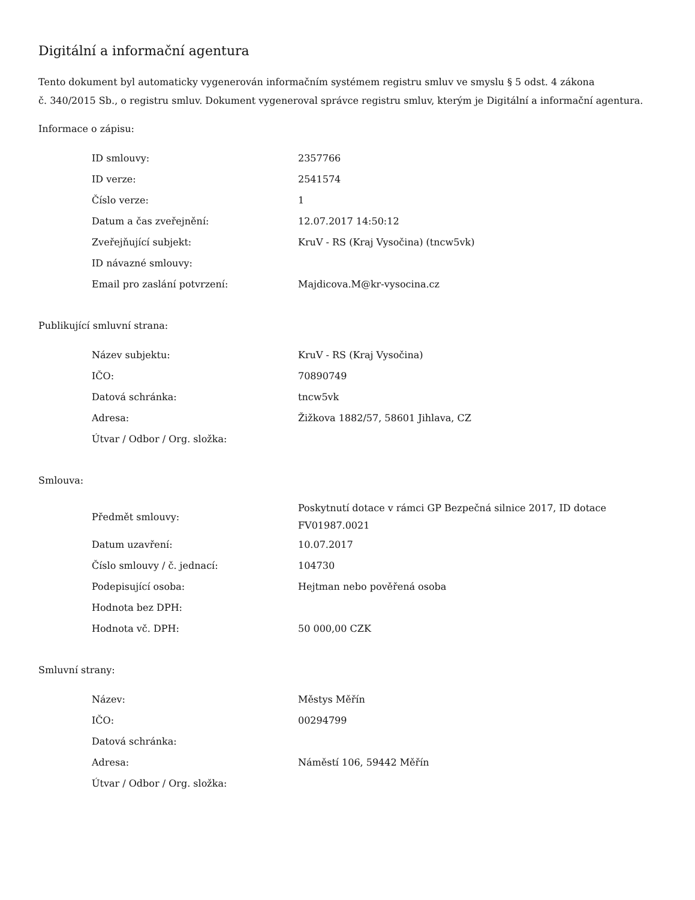Digitální a informační agentura
Tento dokument byl automaticky vygenerován informačním systémem registru smluv ve smyslu § 5 odst. 4 zákona
č. 340/2015 Sb., o registru smluv. Dokument vygeneroval správce registru smluv, kterým je Digitální a informační agentura.
Informace o zápisu:
| ID smlouvy: | 2357766 |
| ID verze: | 2541574 |
| Číslo verze: | 1 |
| Datum a čas zveřejnění: | 12.07.2017 14:50:12 |
| Zveřejňující subjekt: | KruV - RS (Kraj Vysočina) (tncw5vk) |
| ID návazné smlouvy: | |
| Email pro zaslání potvrzení: | Majdicova.M@kr-vysocina.cz |
Publikující smluvní strana:
| Název subjektu: | KruV - RS (Kraj Vysočina) |
| IČO: | 70890749 |
| Datová schránka: | tncw5vk |
| Adresa: | Žižkova 1882/57, 58601 Jihlava, CZ |
| Útvar / Odbor / Org. složka: | |
Smlouva:
| Předmět smlouvy: | Poskytnutí dotace v rámci GP Bezpečná silnice 2017, ID dotace FV01987.0021 |
| Datum uzavření: | 10.07.2017 |
| Číslo smlouvy / č. jednací: | 104730 |
| Podepisující osoba: | Hejtman nebo pověřená osoba |
| Hodnota bez DPH: | |
| Hodnota vč. DPH: | 50 000,00 CZK |
Smluvní strany:
| Název: | Městys Měřín |
| IČO: | 00294799 |
| Datová schránka: | |
| Adresa: | Náměstí 106, 59442 Měřín |
| Útvar / Odbor / Org. složka: | |